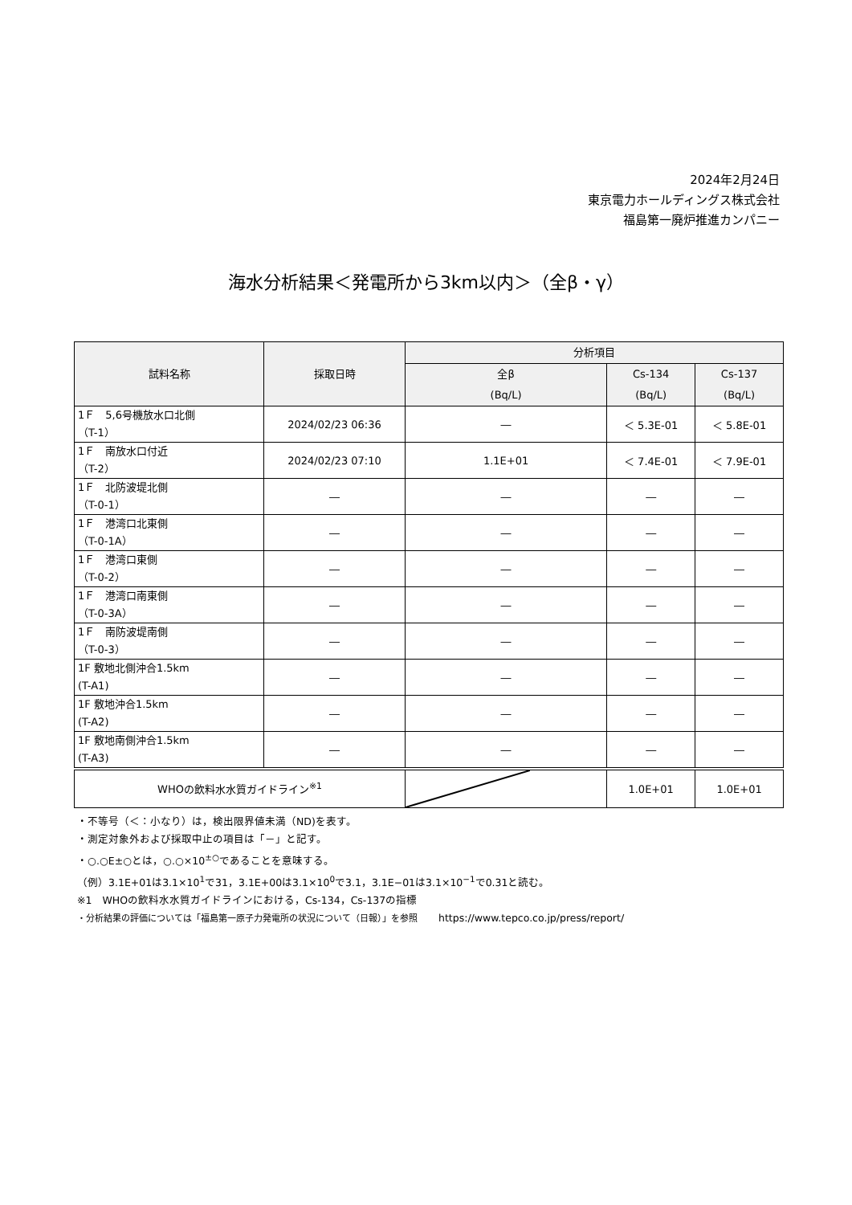2024年2月24日
東京電力ホールディングス株式会社
福島第一廃炉推進カンパニー
海水分析結果＜発電所から3km以内＞（全β・γ）
| 試料名称 | 採取日時 | 分析項目 | | |
| --- | --- | --- | --- | --- |
| | | 全β (Bq/L) | Cs-134 (Bq/L) | Cs-137 (Bq/L) |
| 1Ｆ 5,6号機放水口北側 （T-1） | 2024/02/23 06:36 | ― | ＜ 5.3E-01 | ＜ 5.8E-01 |
| 1Ｆ 南放水口付近 （T-2） | 2024/02/23 07:10 | 1.1E+01 | ＜ 7.4E-01 | ＜ 7.9E-01 |
| 1Ｆ 北防波堤北側 （T-0-1） | ― | ― | ― | ― |
| 1Ｆ 港湾口北東側 （T-0-1A） | ― | ― | ― | ― |
| 1Ｆ 港湾口東側 （T-0-2） | ― | ― | ― | ― |
| 1Ｆ 港湾口南東側 （T-0-3A） | ― | ― | ― | ― |
| 1Ｆ 南防波堤南側 （T-0-3） | ― | ― | ― | ― |
| 1F 敷地北側沖合1.5km (T-A1) | ― | ― | ― | ― |
| 1F 敷地沖合1.5km (T-A2) | ― | ― | ― | ― |
| 1F 敷地南側沖合1.5km (T-A3) | ― | ― | ― | ― |
| WHOの飲料水水質ガイドライン<sup>※1</sup> | | | 1.0E+01 | 1.0E+01 |
・不等号（＜：小なり）は，検出限界値未満（ND)を表す。
・測定対象外および採取中止の項目は「－」と記す。
・○.○E±○とは，○.○×10<sup>±○</sup>であることを意味する。
（例）3.1E+01は3.1×10<sup>1</sup>で31，3.1E+00は3.1×10<sup>0</sup>で3.1，3.1E−01は3.1×10<sup>−1</sup>で0.31と読む。
※1　WHOの飲料水水質ガイドラインにおける，Cs-134，Cs-137の指標
・分析結果の評価については「福島第一原子力発電所の状況について（日報）」を参照　　https://www.tepco.co.jp/press/report/